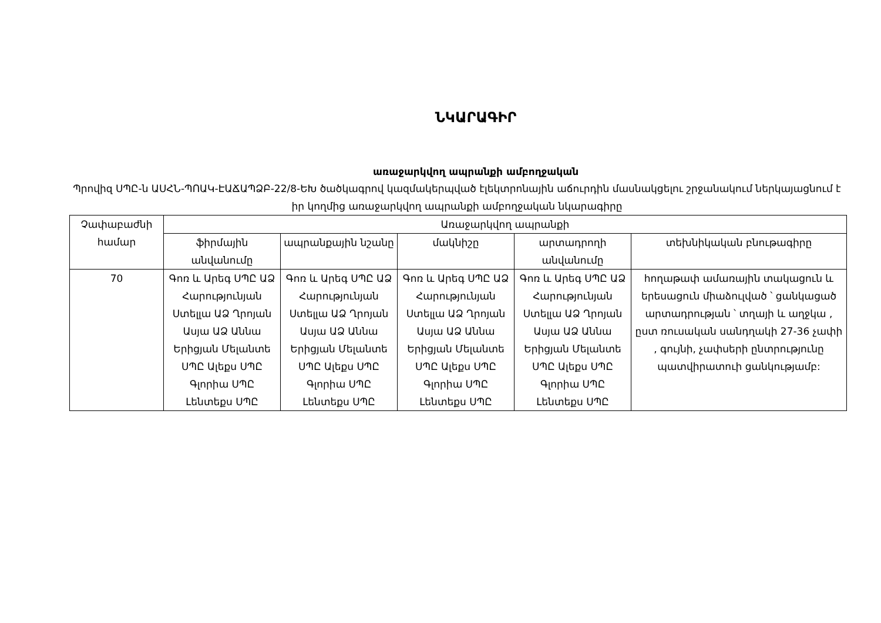ՆԿԱՐԱԳԻՐ
առաջարկվող ապրանքի ամբողջական
Պրովիզ ՍՊԸ-ն ԱՍՀՆ-ՊՈԱԿ-ԷԱՃԱՊՁԲ-22/8-ԵԽ ծածկագրով կազմակերպված էլեկտրոնային աճուրդին մասնակցելու շրջանակում ներկայացնում է իր կողմից առաջարկվող ապրանքի ամբողջական նկարագիրը
| Չափաբաժնի համար | Առաջարկվող ապրանքի | | | | |
| --- | --- | --- | --- | --- | --- |
| | ֆիրմային անվանումը | ապրանքային նշանը | մակնիշը | արտադրողի անվանումը | տեխնիկական բնութագիրը |
| 70 | Գոռ և Արեգ ՍՊԸ ԱՁ Հարությունյան Ստելլա ԱՁ Ղրոյան Ասյա ԱՁ Աննա Երիցյան Մելանտե ՍՊԸ Ալեքս ՍՊԸ Գլորիա ՍՊԸ Լենտեքս ՍՊԸ | Գոռ և Արեգ ՍՊԸ ԱՁ Հարությունյան Ստելլա ԱՁ Ղրոյան Ասյա ԱՁ Աննա Երիցյան Մելանտե ՍՊԸ Ալեքս ՍՊԸ Գլորիա ՍՊԸ Լենտեքս ՍՊԸ | Գոռ և Արեգ ՍՊԸ ԱՁ Հարությունյան Ստելլա ԱՁ Ղրոյան Ասյա ԱՁ Աննա Երիցյան Մելանտե ՍՊԸ Ալեքս ՍՊԸ Գլորիա ՍՊԸ Լենտեքս ՍՊԸ | Գոռ և Արեգ ՍՊԸ ԱՁ Հարությունյան Ստելլա ԱՁ Ղրոյան Ասյա ԱՁ Աննա Երիցյան Մելանտե ՍՊԸ Ալեքս ՍՊԸ Գլորիա ՍՊԸ Լենտեքս ՍՊԸ | հողաթափ ամառային տակացուն և երեսացուն միաձուլված ՝ ցանկացած արտադրության ՝ տղայի և աղջկա , ըստ ռուսական սանդղակի 27-36 չափի , գույնի, չափսերի ընտրությունը պատվիրատուի ցանկությամբ: |